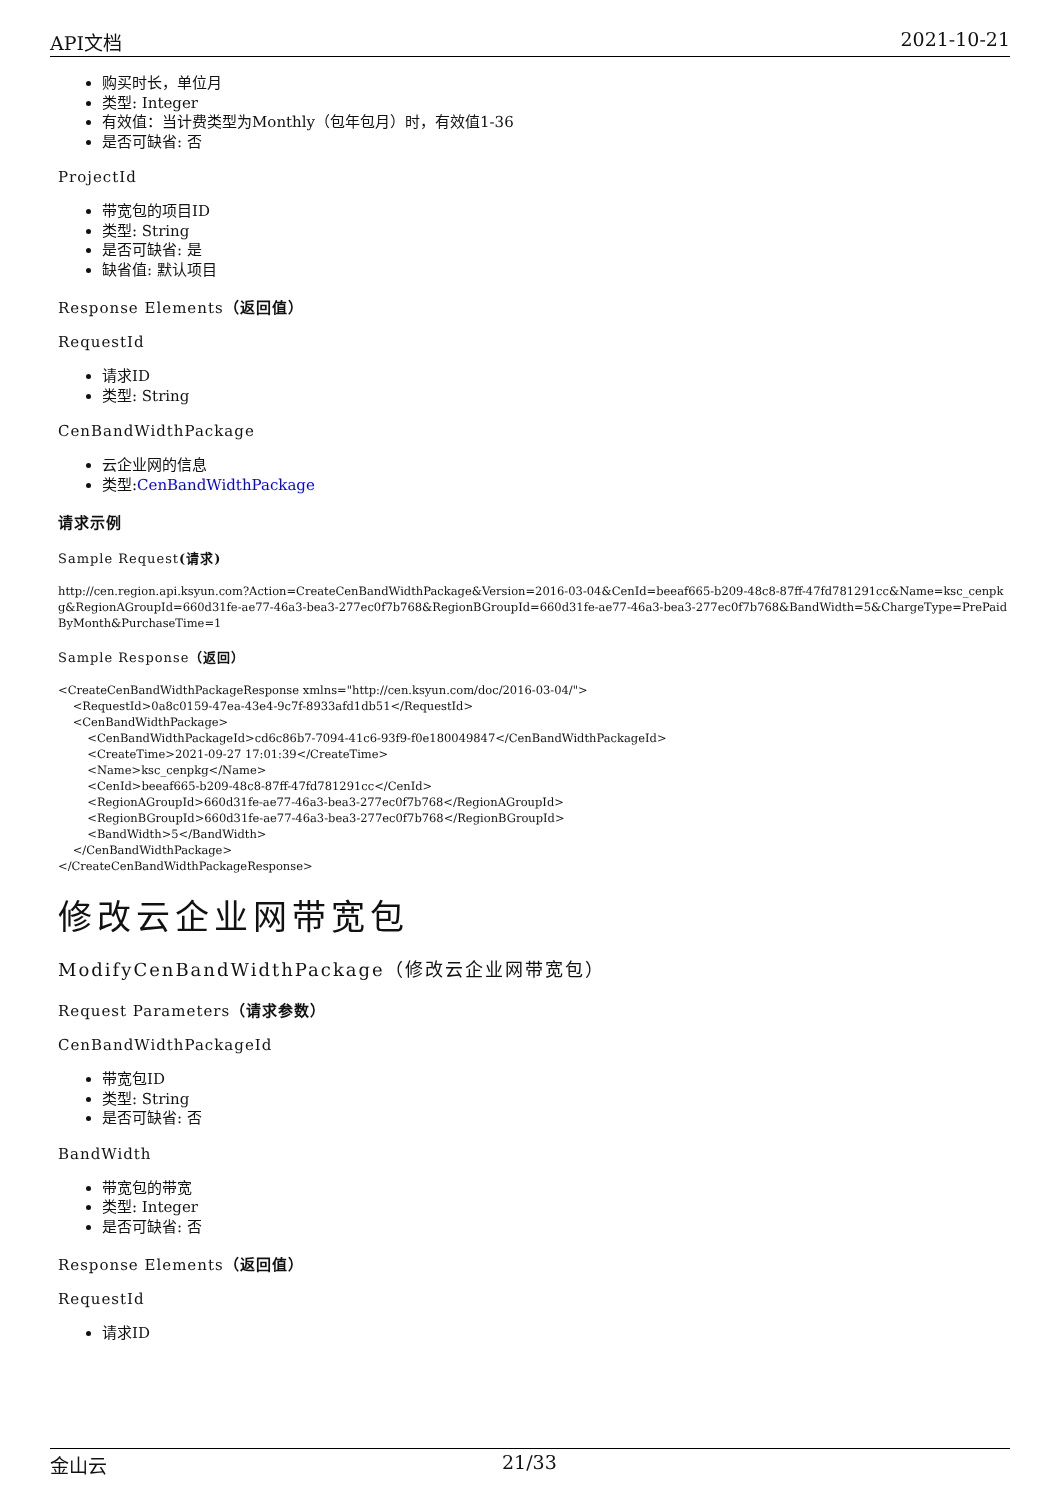API文档 2021-10-21
购买时长，单位月
类型: Integer
有效值：当计费类型为Monthly（包年包月）时，有效值1-36
是否可缺省: 否
ProjectId
带宽包的项目ID
类型: String
是否可缺省: 是
缺省值: 默认项目
Response Elements（返回值）
RequestId
请求ID
类型: String
CenBandWidthPackage
云企业网的信息
类型:CenBandWidthPackage
请求示例
Sample Request(请求)
http://cen.region.api.ksyun.com?Action=CreateCenBandWidthPackage&Version=2016-03-04&CenId=beeaf665-b209-48c8-87ff-47fd781291cc&Name=ksc_cenpkg&RegionAGroupId=660d31fe-ae77-46a3-bea3-277ec0f7b768&RegionBGroupId=660d31fe-ae77-46a3-bea3-277ec0f7b768&BandWidth=5&ChargeType=PrePaidByMonth&PurchaseTime=1
Sample Response（返回）
<CreateCenBandWidthPackageResponse xmlns="http://cen.ksyun.com/doc/2016-03-04/">
    <RequestId>0a8c0159-47ea-43e4-9c7f-8933afd1db51</RequestId>
    <CenBandWidthPackage>
        <CenBandWidthPackageId>cd6c86b7-7094-41c6-93f9-f0e180049847</CenBandWidthPackageId>
        <CreateTime>2021-09-27 17:01:39</CreateTime>
        <Name>ksc_cenpkg</Name>
        <CenId>beeaf665-b209-48c8-87ff-47fd781291cc</CenId>
        <RegionAGroupId>660d31fe-ae77-46a3-bea3-277ec0f7b768</RegionAGroupId>
        <RegionBGroupId>660d31fe-ae77-46a3-bea3-277ec0f7b768</RegionBGroupId>
        <BandWidth>5</BandWidth>
    </CenBandWidthPackage>
</CreateCenBandWidthPackageResponse>
修改云企业网带宽包
ModifyCenBandWidthPackage（修改云企业网带宽包）
Request Parameters（请求参数）
CenBandWidthPackageId
带宽包ID
类型: String
是否可缺省: 否
BandWidth
带宽包的带宽
类型: Integer
是否可缺省: 否
Response Elements（返回值）
RequestId
请求ID
金山云 21/33